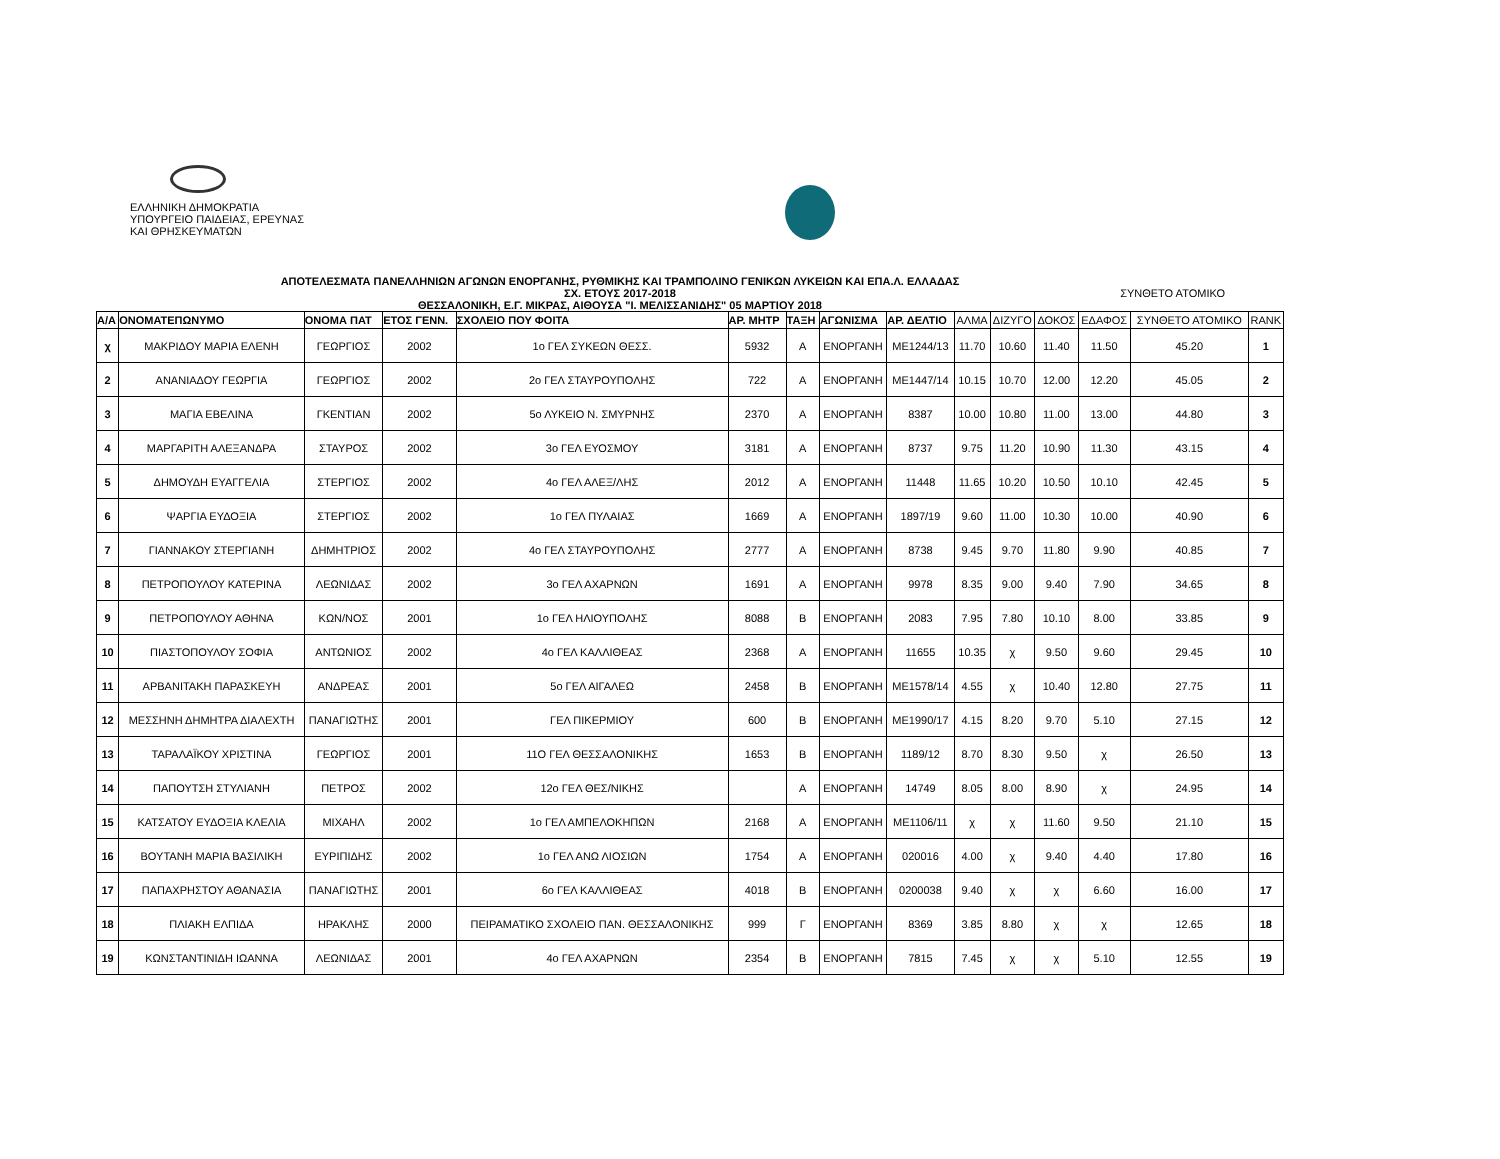ΕΛΛΗΝΙΚΗ ΔΗΜΟΚΡΑΤΙΑ
ΥΠΟΥΡΓΕΙΟ ΠΑΙΔΕΙΑΣ, ΕΡΕΥΝΑΣ
ΚΑΙ ΘΡΗΣΚΕΥΜΑΤΩΝ
ΑΠΟΤΕΛΕΣΜΑΤΑ ΠΑΝΕΛΛΗΝΙΩΝ ΑΓΩΝΩΝ ΕΝΟΡΓΑΝΗΣ, ΡΥΘΜΙΚΗΣ ΚΑΙ ΤΡΑΜΠΟΛΙΝΟ ΓΕΝΙΚΩΝ ΛΥΚΕΙΩΝ ΚΑΙ ΕΠΑ.Λ. ΕΛΛΑΔΑΣ
ΣΥΝΘΕΤΟ ΑΤΟΜΙΚΟ
ΣΧ. ΕΤΟΥΣ 2017-2018
ΘΕΣΣΑΛΟΝΙΚΗ, Ε.Γ. ΜΙΚΡΑΣ, ΑΙΘΟΥΣΑ "Ι. ΜΕΛΙΣΣΑΝΙΔΗΣ" 05 ΜΑΡΤΙΟΥ 2018
| Α/Α | ΟΝΟΜΑΤΕΠΩΝΥΜΟ | ΟΝΟΜΑ ΠΑΤ | ΕΤΟΣ ΓΕΝΝ. | ΣΧΟΛΕΙΟ ΠΟΥ ΦΟΙΤΑ | ΑΡ. ΜΗΤΡ | ΤΑΞΗ | ΑΓΩΝΙΣΜΑ | ΑΡ. ΔΕΛΤΙΟ | ΑΛΜΑ | ΔΙΖΥΓΟ | ΔΟΚΟΣ | ΕΔΑΦΟΣ | ΣΥΝΘΕΤΟ ΑΤΟΜΙΚΟ | RANK |
| --- | --- | --- | --- | --- | --- | --- | --- | --- | --- | --- | --- | --- | --- | --- |
| χ | ΜΑΚΡΙΔΟΥ ΜΑΡΙΑ ΕΛΕΝΗ | ΓΕΩΡΓΙΟΣ | 2002 | 1ο ΓΕΛ ΣΥΚΕΩΝ ΘΕΣΣ. | 5932 | Α | ΕΝΟΡΓΑΝΗ | ΜΕ1244/13 | 11.70 | 10.60 | 11.40 | 11.50 | 45.20 | 1 |
| 2 | ΑΝΑΝΙΑΔΟΥ ΓΕΩΡΓΙΑ | ΓΕΩΡΓΙΟΣ | 2002 | 2ο ΓΕΛ ΣΤΑΥΡΟΥΠΟΛΗΣ | 722 | Α | ΕΝΟΡΓΑΝΗ | ΜΕ1447/14 | 10.15 | 10.70 | 12.00 | 12.20 | 45.05 | 2 |
| 3 | ΜΑΓΙΑ ΕΒΕΛΙΝΑ | ΓΚΕΝΤΙΑΝ | 2002 | 5ο ΛΥΚΕΙΟ Ν. ΣΜΥΡΝΗΣ | 2370 | Α | ΕΝΟΡΓΑΝΗ | 8387 | 10.00 | 10.80 | 11.00 | 13.00 | 44.80 | 3 |
| 4 | ΜΑΡΓΑΡΙΤΗ ΑΛΕΞΑΝΔΡΑ | ΣΤΑΥΡΟΣ | 2002 | 3ο ΓΕΛ ΕΥΟΣΜΟΥ | 3181 | Α | ΕΝΟΡΓΑΝΗ | 8737 | 9.75 | 11.20 | 10.90 | 11.30 | 43.15 | 4 |
| 5 | ΔΗΜΟΥΔΗ ΕΥΑΓΓΕΛΙΑ | ΣΤΕΡΓΙΟΣ | 2002 | 4ο ΓΕΛ ΑΛΕΞ/ΛΗΣ | 2012 | Α | ΕΝΟΡΓΑΝΗ | 11448 | 11.65 | 10.20 | 10.50 | 10.10 | 42.45 | 5 |
| 6 | ΨΑΡΓΙΑ ΕΥΔΟΞΙΑ | ΣΤΕΡΓΙΟΣ | 2002 | 1ο ΓΕΛ ΠΥΛΑΙΑΣ | 1669 | Α | ΕΝΟΡΓΑΝΗ | 1897/19 | 9.60 | 11.00 | 10.30 | 10.00 | 40.90 | 6 |
| 7 | ΓΙΑΝΝΑΚΟΥ ΣΤΕΡΓΙΑΝΗ | ΔΗΜΗΤΡΙΟΣ | 2002 | 4ο ΓΕΛ ΣΤΑΥΡΟΥΠΟΛΗΣ | 2777 | Α | ΕΝΟΡΓΑΝΗ | 8738 | 9.45 | 9.70 | 11.80 | 9.90 | 40.85 | 7 |
| 8 | ΠΕΤΡΟΠΟΥΛΟΥ ΚΑΤΕΡΙΝΑ | ΛΕΩΝΙΔΑΣ | 2002 | 3ο ΓΕΛ ΑΧΑΡΝΩΝ | 1691 | Α | ΕΝΟΡΓΑΝΗ | 9978 | 8.35 | 9.00 | 9.40 | 7.90 | 34.65 | 8 |
| 9 | ΠΕΤΡΟΠΟΥΛΟΥ ΑΘΗΝΑ | ΚΩΝ/ΝΟΣ | 2001 | 1ο ΓΕΛ ΗΛΙΟΥΠΟΛΗΣ | 8088 | Β | ΕΝΟΡΓΑΝΗ | 2083 | 7.95 | 7.80 | 10.10 | 8.00 | 33.85 | 9 |
| 10 | ΠΙΑΣΤΟΠΟΥΛΟΥ ΣΟΦΙΑ | ΑΝΤΩΝΙΟΣ | 2002 | 4ο ΓΕΛ ΚΑΛΛΙΘΕΑΣ | 2368 | Α | ΕΝΟΡΓΑΝΗ | 11655 | 10.35 | χ | 9.50 | 9.60 | 29.45 | 10 |
| 11 | ΑΡΒΑΝΙΤΑΚΗ ΠΑΡΑΣΚΕΥΗ | ΑΝΔΡΕΑΣ | 2001 | 5ο ΓΕΛ ΑΙΓΑΛΕΩ | 2458 | Β | ΕΝΟΡΓΑΝΗ | ΜΕ1578/14 | 4.55 | χ | 10.40 | 12.80 | 27.75 | 11 |
| 12 | ΜΕΣΣΗΝΗ ΔΗΜΗΤΡΑ ΔΙΑΛΕΧΤΗ | ΠΑΝΑΓΙΩΤΗΣ | 2001 | ΓΕΛ ΠΙΚΕΡΜΙΟΥ | 600 | Β | ΕΝΟΡΓΑΝΗ | ΜΕ1990/17 | 4.15 | 8.20 | 9.70 | 5.10 | 27.15 | 12 |
| 13 | ΤΑΡΑΛΑΪΚΟΥ ΧΡΙΣΤΙΝΑ | ΓΕΩΡΓΙΟΣ | 2001 | 11Ο ΓΕΛ ΘΕΣΣΑΛΟΝΙΚΗΣ | 1653 | Β | ΕΝΟΡΓΑΝΗ | 1189/12 | 8.70 | 8.30 | 9.50 | χ | 26.50 | 13 |
| 14 | ΠΑΠΟΥΤΣΗ ΣΤΥΛΙΑΝΗ | ΠΕΤΡΟΣ | 2002 | 12ο ΓΕΛ ΘΕΣ/ΝΙΚΗΣ | | Α | ΕΝΟΡΓΑΝΗ | 14749 | 8.05 | 8.00 | 8.90 | χ | 24.95 | 14 |
| 15 | ΚΑΤΣΑΤΟΥ ΕΥΔΟΞΙΑ ΚΛΕΛΙΑ | ΜΙΧΑΗΛ | 2002 | 1ο ΓΕΛ ΑΜΠΕΛΟΚΗΠΩΝ | 2168 | Α | ΕΝΟΡΓΑΝΗ | ΜΕ1106/11 | χ | χ | 11.60 | 9.50 | 21.10 | 15 |
| 16 | ΒΟΥΤΑΝΗ ΜΑΡΙΑ ΒΑΣΙΛΙΚΗ | ΕΥΡΙΠΙΔΗΣ | 2002 | 1ο ΓΕΛ ΑΝΩ ΛΙΟΣΙΩΝ | 1754 | Α | ΕΝΟΡΓΑΝΗ | 020016 | 4.00 | χ | 9.40 | 4.40 | 17.80 | 16 |
| 17 | ΠΑΠΑΧΡΗΣΤΟΥ ΑΘΑΝΑΣΙΑ | ΠΑΝΑΓΙΩΤΗΣ | 2001 | 6ο ΓΕΛ ΚΑΛΛΙΘΕΑΣ | 4018 | Β | ΕΝΟΡΓΑΝΗ | 0200038 | 9.40 | χ | χ | 6.60 | 16.00 | 17 |
| 18 | ΠΛΙΑΚΗ ΕΛΠΙΔΑ | ΗΡΑΚΛΗΣ | 2000 | ΠΕΙΡΑΜΑΤΙΚΟ ΣΧΟΛΕΙΟ ΠΑΝ. ΘΕΣΣΑΛΟΝΙΚΗΣ | 999 | Γ | ΕΝΟΡΓΑΝΗ | 8369 | 3.85 | 8.80 | χ | χ | 12.65 | 18 |
| 19 | ΚΩΝΣΤΑΝΤΙΝΙΔΗ ΙΩΑΝΝΑ | ΛΕΩΝΙΔΑΣ | 2001 | 4ο ΓΕΛ ΑΧΑΡΝΩΝ | 2354 | Β | ΕΝΟΡΓΑΝΗ | 7815 | 7.45 | χ | χ | 5.10 | 12.55 | 19 |